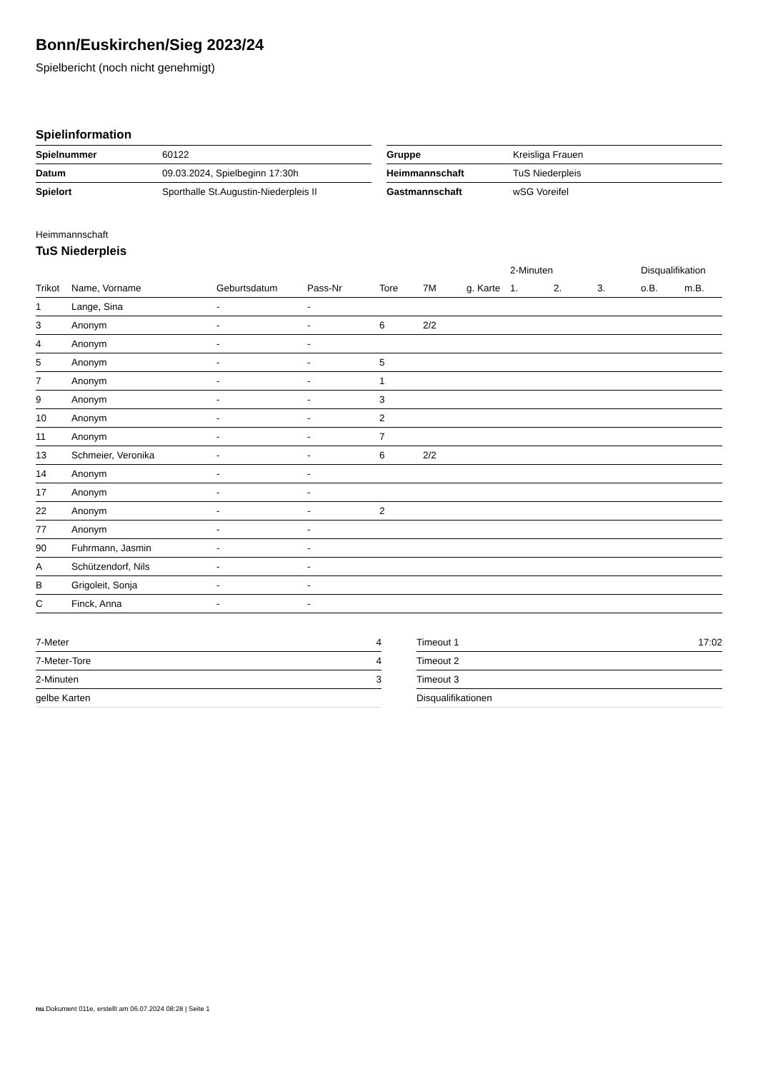Bonn/Euskirchen/Sieg 2023/24
Spielbericht (noch nicht genehmigt)
Spielinformation
| Spielnummer | 60122 |
| Datum | 09.03.2024, Spielbeginn 17:30h |
| Spielort | Sporthalle St.Augustin-Niederpleis II |
| Gruppe | Kreisliga Frauen |
| Heimmannschaft | TuS Niederpleis |
| Gastmannschaft | wSG Voreifel |
Heimmannschaft
TuS Niederpleis
| | | | | | | | 2-Minuten | | | Disqualifikation | |
| --- | --- | --- | --- | --- | --- | --- | --- | --- | --- | --- | --- |
| Trikot | Name, Vorname | Geburtsdatum | Pass-Nr | Tore | 7M | g. Karte | 1. | 2. | 3. | o.B. | m.B. |
| 1 | Lange, Sina | - | - | | | | | | | | |
| 3 | Anonym | - | - | 6 | 2/2 | | | | | | |
| 4 | Anonym | - | - | | | | | | | | |
| 5 | Anonym | - | - | 5 | | | | | | | |
| 7 | Anonym | - | - | 1 | | | | | | | |
| 9 | Anonym | - | - | 3 | | | | | | | |
| 10 | Anonym | - | - | 2 | | | | | | | |
| 11 | Anonym | - | - | 7 | | | | | | | |
| 13 | Schmeier, Veronika | - | - | 6 | 2/2 | | | | | | |
| 14 | Anonym | - | - | | | | | | | | |
| 17 | Anonym | - | - | | | | | | | | |
| 22 | Anonym | - | - | 2 | | | | | | | |
| 77 | Anonym | - | - | | | | | | | | |
| 90 | Fuhrmann, Jasmin | - | - | | | | | | | | |
| A | Schützendorf, Nils | - | - | | | | | | | | |
| B | Grigoleit, Sonja | - | - | | | | | | | | |
| C | Finck, Anna | - | - | | | | | | | | |
| 7-Meter | 4 |
| 7-Meter-Tore | 4 |
| 2-Minuten | 3 |
| gelbe Karten | |
| Timeout 1 | 17:02 |
| Timeout 2 | |
| Timeout 3 | |
| Disqualifikationen | |
nu.Dokument 011e, erstellt am 06.07.2024 08:28 | Seite 1